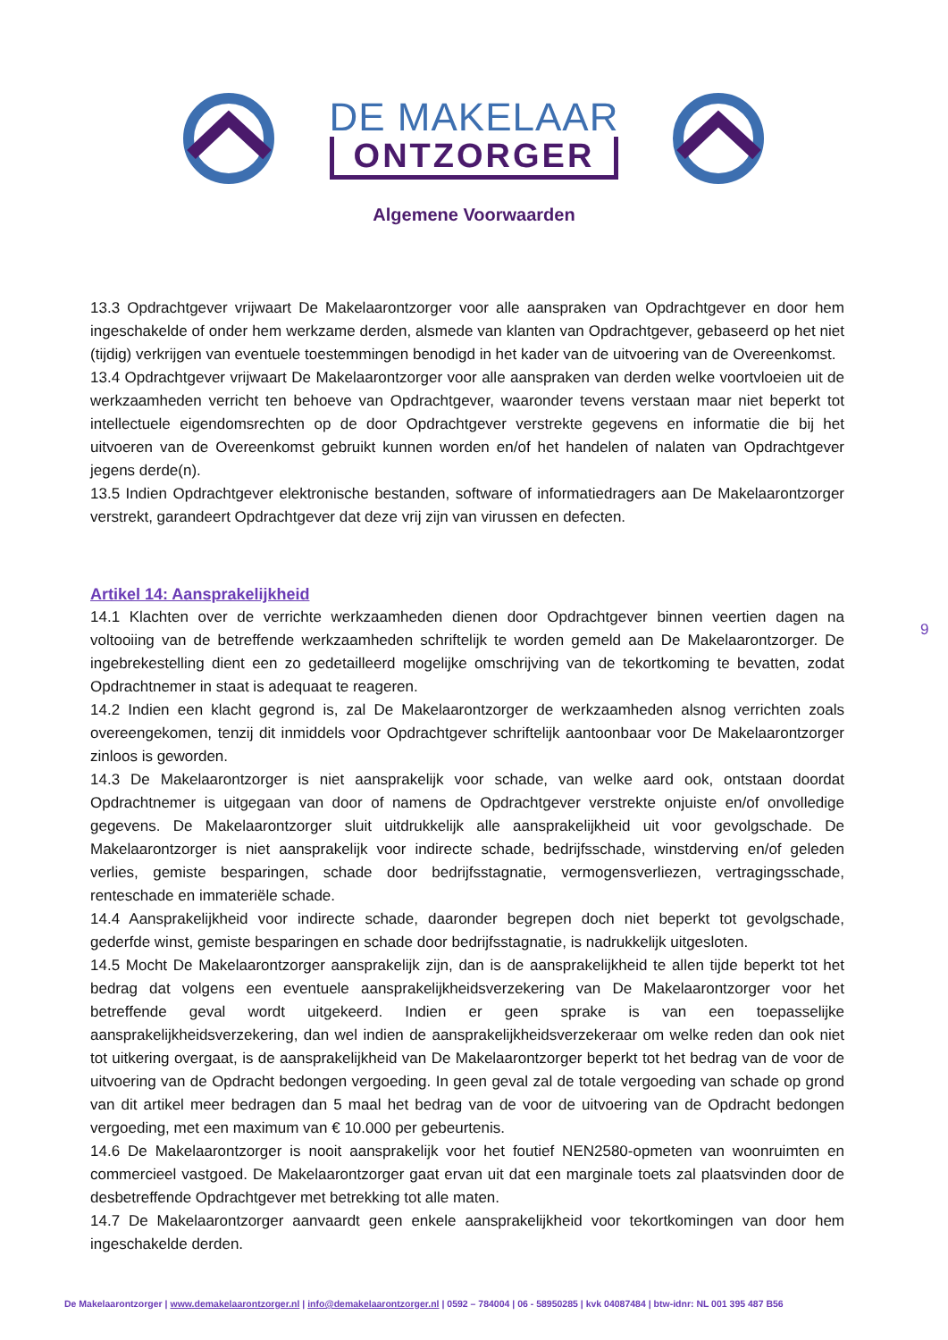DE MAKELAAR
ONTZORGER
Algemene Voorwaarden
13.3 Opdrachtgever vrijwaart De Makelaarontzorger voor alle aanspraken van Opdrachtgever en door hem ingeschakelde of onder hem werkzame derden, alsmede van klanten van Opdrachtgever, gebaseerd op het niet (tijdig) verkrijgen van eventuele toestemmingen benodigd in het kader van de uitvoering van de Overeenkomst.
13.4 Opdrachtgever vrijwaart De Makelaarontzorger voor alle aanspraken van derden welke voortvloeien uit de werkzaamheden verricht ten behoeve van Opdrachtgever, waaronder tevens verstaan maar niet beperkt tot intellectuele eigendomsrechten op de door Opdrachtgever verstrekte gegevens en informatie die bij het uitvoeren van de Overeenkomst gebruikt kunnen worden en/of het handelen of nalaten van Opdrachtgever jegens derde(n).
13.5 Indien Opdrachtgever elektronische bestanden, software of informatiedragers aan De Makelaarontzorger verstrekt, garandeert Opdrachtgever dat deze vrij zijn van virussen en defecten.
Artikel 14: Aansprakelijkheid
14.1 Klachten over de verrichte werkzaamheden dienen door Opdrachtgever binnen veertien dagen na voltooiing van de betreffende werkzaamheden schriftelijk te worden gemeld aan De Makelaarontzorger. De ingebrekestelling dient een zo gedetailleerd mogelijke omschrijving van de tekortkoming te bevatten, zodat Opdrachtnemer in staat is adequaat te reageren.
14.2 Indien een klacht gegrond is, zal De Makelaarontzorger de werkzaamheden alsnog verrichten zoals overeengekomen, tenzij dit inmiddels voor Opdrachtgever schriftelijk aantoonbaar voor De Makelaarontzorger zinloos is geworden.
14.3 De Makelaarontzorger is niet aansprakelijk voor schade, van welke aard ook, ontstaan doordat Opdrachtnemer is uitgegaan van door of namens de Opdrachtgever verstrekte onjuiste en/of onvolledige gegevens. De Makelaarontzorger sluit uitdrukkelijk alle aansprakelijkheid uit voor gevolgschade. De Makelaarontzorger is niet aansprakelijk voor indirecte schade, bedrijfsschade, winstderving en/of geleden verlies, gemiste besparingen, schade door bedrijfsstagnatie, vermogensverliezen, vertragingsschade, renteschade en immateriële schade.
14.4 Aansprakelijkheid voor indirecte schade, daaronder begrepen doch niet beperkt tot gevolgschade, gederfde winst, gemiste besparingen en schade door bedrijfsstagnatie, is nadrukkelijk uitgesloten.
14.5 Mocht De Makelaarontzorger aansprakelijk zijn, dan is de aansprakelijkheid te allen tijde beperkt tot het bedrag dat volgens een eventuele aansprakelijkheidsverzekering van De Makelaarontzorger voor het betreffende geval wordt uitgekeerd. Indien er geen sprake is van een toepasselijke aansprakelijkheidsverzekering, dan wel indien de aansprakelijkheidsverzekeraar om welke reden dan ook niet tot uitkering overgaat, is de aansprakelijkheid van De Makelaarontzorger beperkt tot het bedrag van de voor de uitvoering van de Opdracht bedongen vergoeding. In geen geval zal de totale vergoeding van schade op grond van dit artikel meer bedragen dan 5 maal het bedrag van de voor de uitvoering van de Opdracht bedongen vergoeding, met een maximum van € 10.000 per gebeurtenis.
14.6 De Makelaarontzorger is nooit aansprakelijk voor het foutief NEN2580-opmeten van woonruimten en commercieel vastgoed. De Makelaarontzorger gaat ervan uit dat een marginale toets zal plaatsvinden door de desbetreffende Opdrachtgever met betrekking tot alle maten.
14.7 De Makelaarontzorger aanvaardt geen enkele aansprakelijkheid voor tekortkomingen van door hem ingeschakelde derden.
9
De Makelaarontzorger | www.demakelaarontzorger.nl | info@demakelaarontzorger.nl | 0592 – 784004 | 06 - 58950285 | kvk 04087484 | btw-idnr: NL 001 395 487 B56